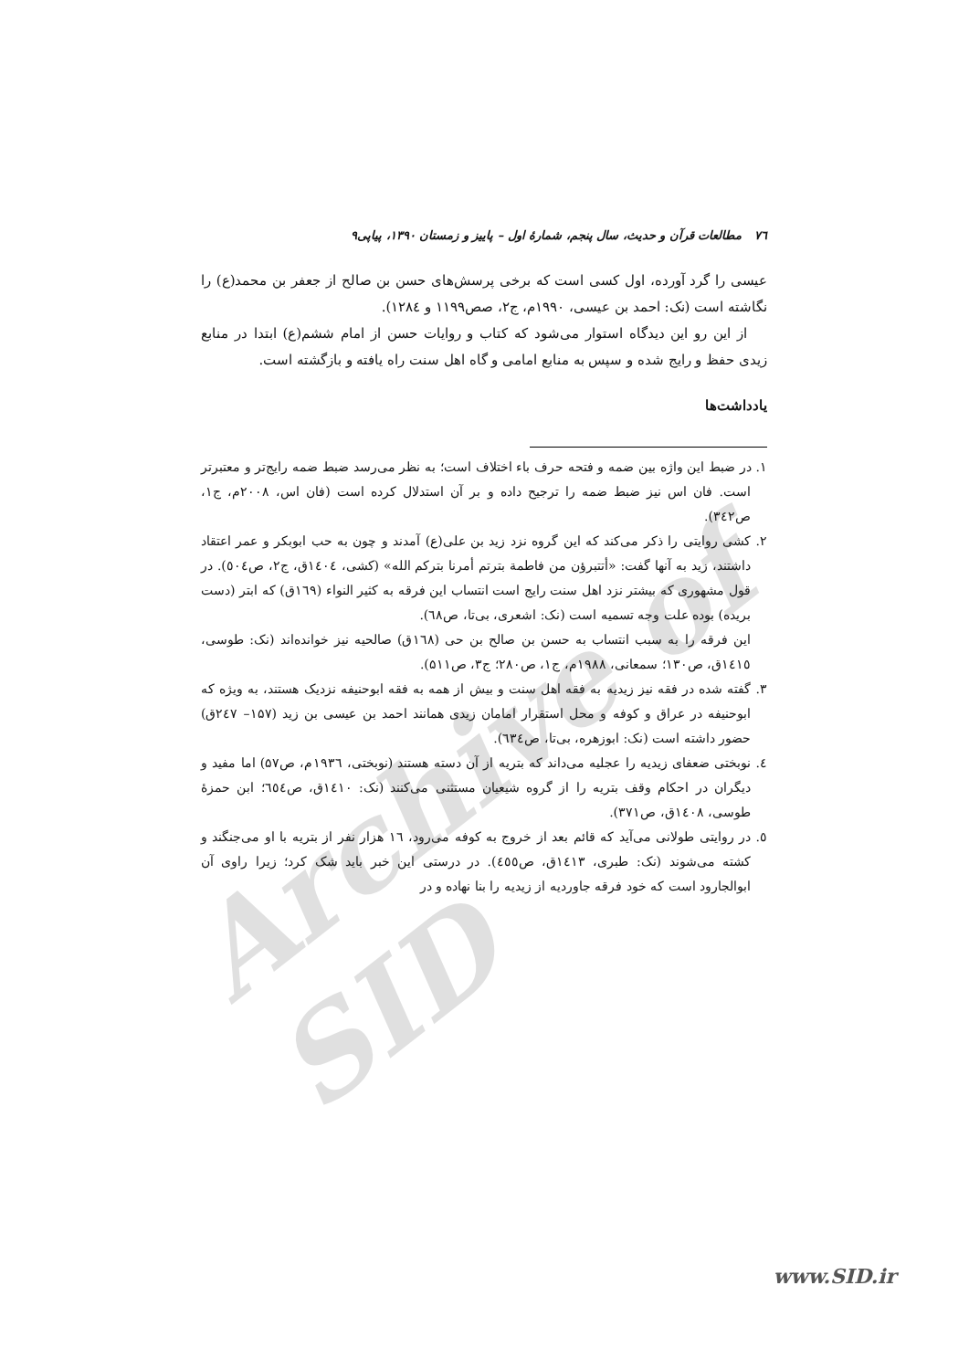Archive of SID
٧٦ مطالعات قرآن و حدیث، سال پنجم، شمارهٔ اول – پاییز و زمستان ۱۳۹۰، پیاپی۹
عیسی را گرد آورده، اول کسی است که برخی پرسش‌های حسن بن صالح از جعفر بن محمد(ع) را نگاشته است (نک: احمد بن عیسی، ۱۹۹۰م، ج۲، صص۱۱۹۹ و ۱۲۸٤).
از این رو این دیدگاه استوار می‌شود که کتاب و روایات حسن از امام ششم(ع) ابتدا در منابع زیدی حفظ و رایج شده و سپس به منابع امامی و گاه اهل سنت راه یافته و بازگشته است.
یادداشت‌ها
١. در ضبط این واژه بین ضمه و فتحه حرف باء اختلاف است؛ به نظر می‌رسد ضبط ضمه رایج‌تر و معتبرتر است. فان اس نیز ضبط ضمه را ترجیح داده و بر آن استدلال کرده است (فان اس، ۲۰۰۸م، ج۱، ص۳٤۲).
٢. کشی روایتی را ذکر می‌کند که این گروه نزد زید بن علی(ع) آمدند و چون به حب ابوبکر و عمر اعتقاد داشتند، زید به آنها گفت: «أتتبرؤن من فاطمة بترتم أمرنا بترکم الله» (کشی، ١٤٠٤ق، ج۲، ص٥٠٤). در قول مشهوری که بیشتر نزد اهل سنت رایج است انتساب این فرقه به کثیر النواء (١٦٩ق) که ابتر (دست بریده) بوده علت وجه تسمیه است (نک: اشعری، بی‌تا، ص٦٨).
این فرقه را به سبب انتساب به حسن بن صالح بن حی (١٦٨ق) صالحیه نیز خوانده‌اند (نک: طوسی، ١٤١٥ق، ص۱۳۰؛ سمعانی، ١٩٨٨م، ج۱، ص۲۸۰؛ ج۳، ص۵۱۱).
٣. گفته شده در فقه نیز زیدیه به فقه اهل سنت و بیش از همه به فقه ابوحنیفه نزدیک هستند، به ویژه که ابوحنیفه در عراق و کوفه و محل استقرار امامان زیدی همانند احمد بن عیسی بن زید (۱۵۷– ٢٤٧ق) حضور داشته است (نک: ابوزهره، بی‌تا، ص٦٣٤).
٤. نوبختی ضعفای زیدیه را عجلیه می‌داند که بتریه از آن دسته هستند (نوبختی، ١٩٣٦م، ص۵۷) اما مفید و دیگران در احکام وقف بتریه را از گروه شیعیان مستثنی می‌کنند (نک: ١٤١٠ق، ص٦٥٤؛ ابن حمزهٔ طوسی، ١٤٠٨ق، ص۳۷۱).
٥. در روایتی طولانی می‌آید که قائم بعد از خروج به کوفه می‌رود، ١٦ هزار نفر از بتریه با او می‌جنگند و کشته می‌شوند (نک: طبری، ١٤١٣ق، ص٤٥٥). در درستی این خبر باید شک کرد؛ زیرا راوی آن ابوالجارود است که خود فرقه جاوردیه از زیدیه را بنا نهاده و در
www.SID.ir